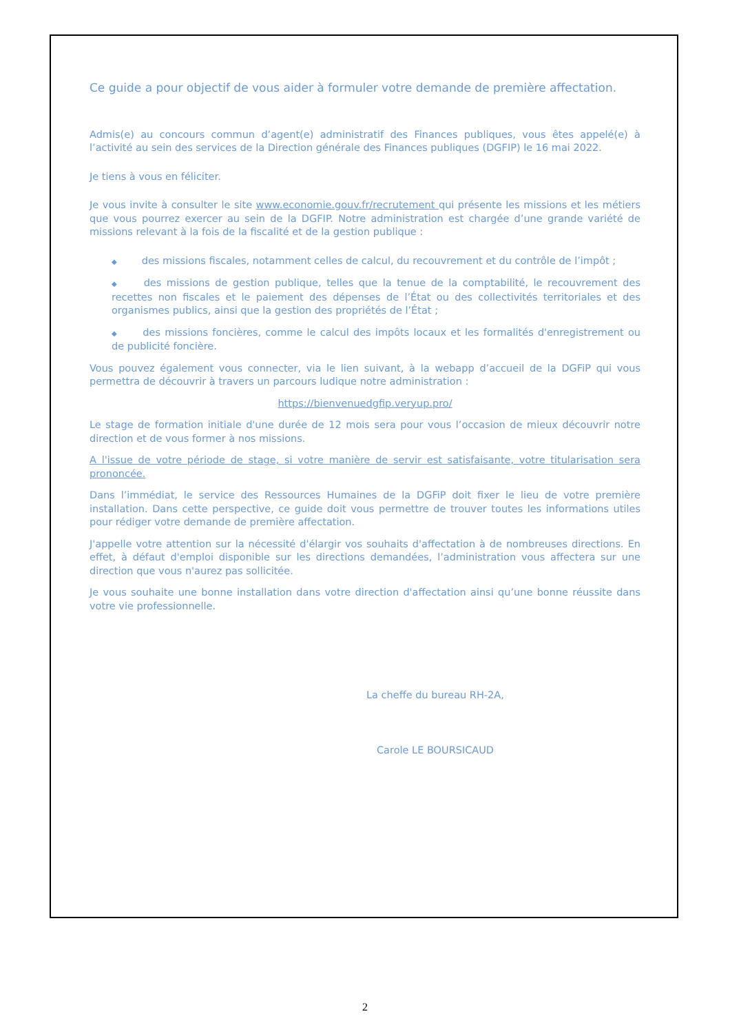Ce guide a pour objectif de vous aider à formuler votre demande de première affectation.
Admis(e) au concours commun d’agent(e) administratif des Finances publiques, vous êtes appelé(e) à l’activité au sein des services de la Direction générale des Finances publiques (DGFIP) le 16 mai 2022.
Je tiens à vous en féliciter.
Je vous invite à consulter le site www.economie.gouv.fr/recrutement qui présente les missions et les métiers que vous pourrez exercer au sein de la DGFIP. Notre administration est chargée d’une grande variété de missions relevant à la fois de la fiscalité et de la gestion publique :
◆ des missions fiscales, notamment celles de calcul, du recouvrement et du contrôle de l’impôt ;
◆ des missions de gestion publique, telles que la tenue de la comptabilité, le recouvrement des recettes non fiscales et le paiement des dépenses de l’État ou des collectivités territoriales et des organismes publics, ainsi que la gestion des propriétés de l’État ;
◆ des missions foncières, comme le calcul des impôts locaux et les formalités d'enregistrement ou de publicité foncière.
Vous pouvez également vous connecter, via le lien suivant, à la webapp d’accueil de la DGFiP qui vous permettra de découvrir à travers un parcours ludique notre administration :
https://bienvenuedgfip.veryup.pro/
Le stage de formation initiale d'une durée de 12 mois sera pour vous l’occasion de mieux découvrir notre direction et de vous former à nos missions.
A l'issue de votre période de stage, si votre manière de servir est satisfaisante, votre titularisation sera prononcée.
Dans l’immédiat, le service des Ressources Humaines de la DGFiP doit fixer le lieu de votre première installation. Dans cette perspective, ce guide doit vous permettre de trouver toutes les informations utiles pour rédiger votre demande de première affectation.
J'appelle votre attention sur la nécessité d'élargir vos souhaits d'affectation à de nombreuses directions. En effet, à défaut d'emploi disponible sur les directions demandées, l’administration vous affectera sur une direction que vous n'aurez pas sollicitée.
Je vous souhaite une bonne installation dans votre direction d'affectation ainsi qu’une bonne réussite dans votre vie professionnelle.
La cheffe du bureau RH-2A,
Carole LE BOURSICAUD
2